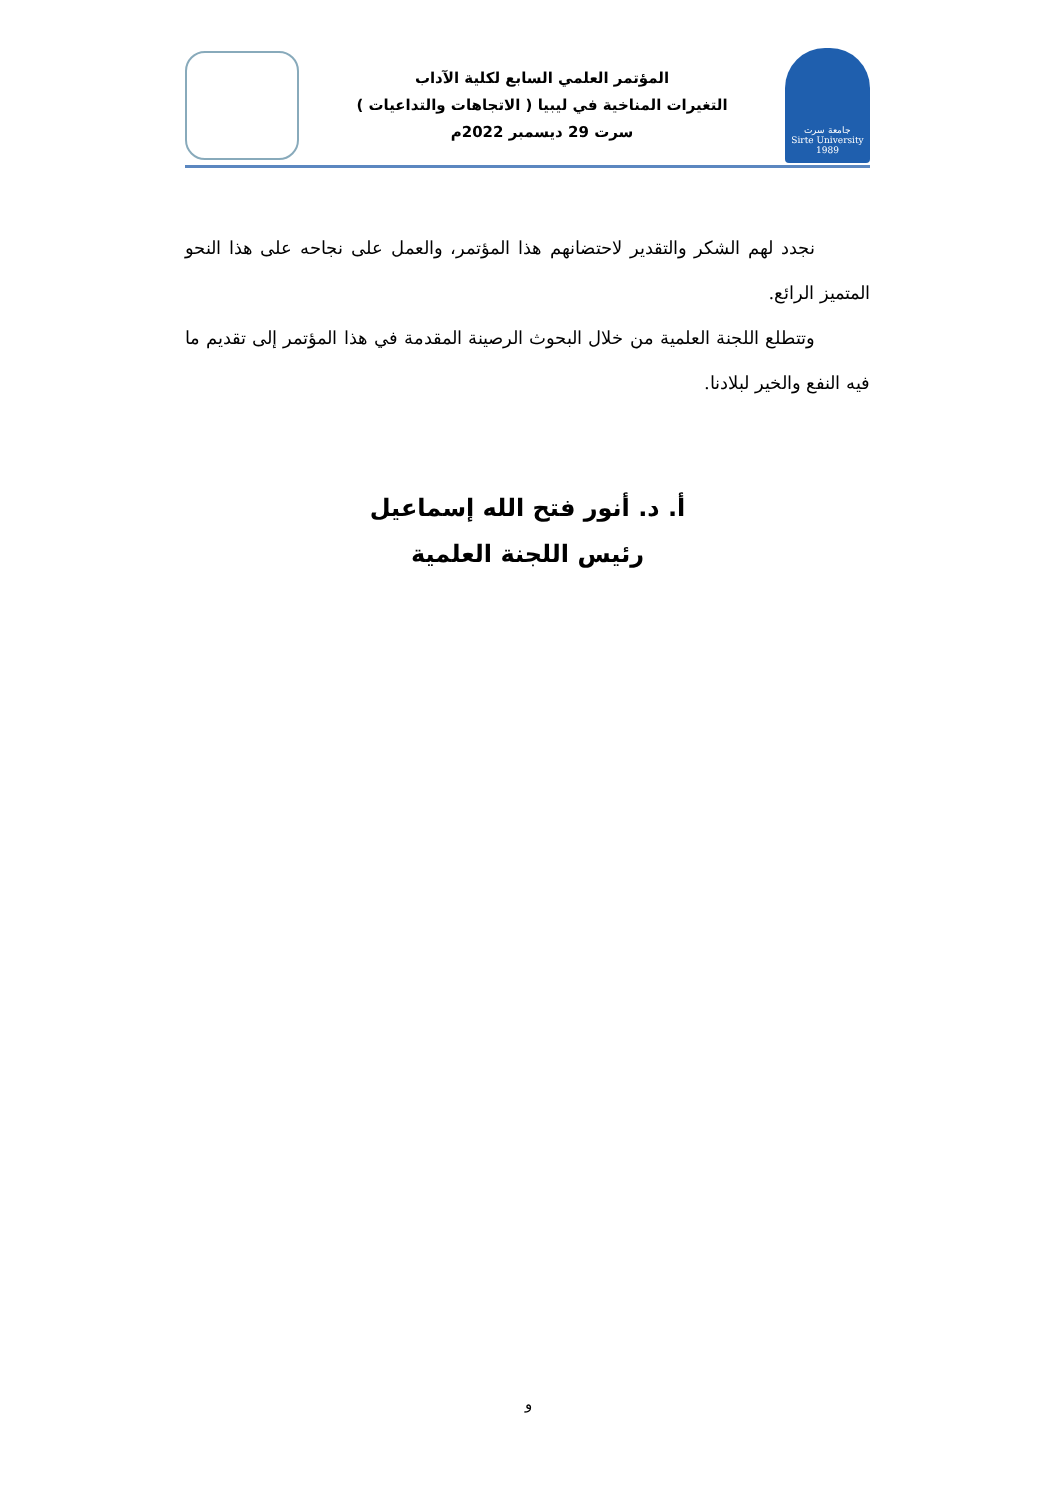جامعة سرت
Sirte University
1989
المؤتمر العلمي السابع لكلية الآداب
التغيرات المناخية في ليبيا ( الاتجاهات والتداعيات )
سرت 29 ديسمبر 2022م
نجدد لهم الشكر والتقدير لاحتضانهم هذا المؤتمر، والعمل على نجاحه على هذا النحو المتميز الرائع.
وتتطلع اللجنة العلمية من خلال البحوث الرصينة المقدمة في هذا المؤتمر إلى تقديم ما فيه النفع والخير لبلادنا.
أ. د. أنور فتح الله إسماعيل
رئيس اللجنة العلمية
و